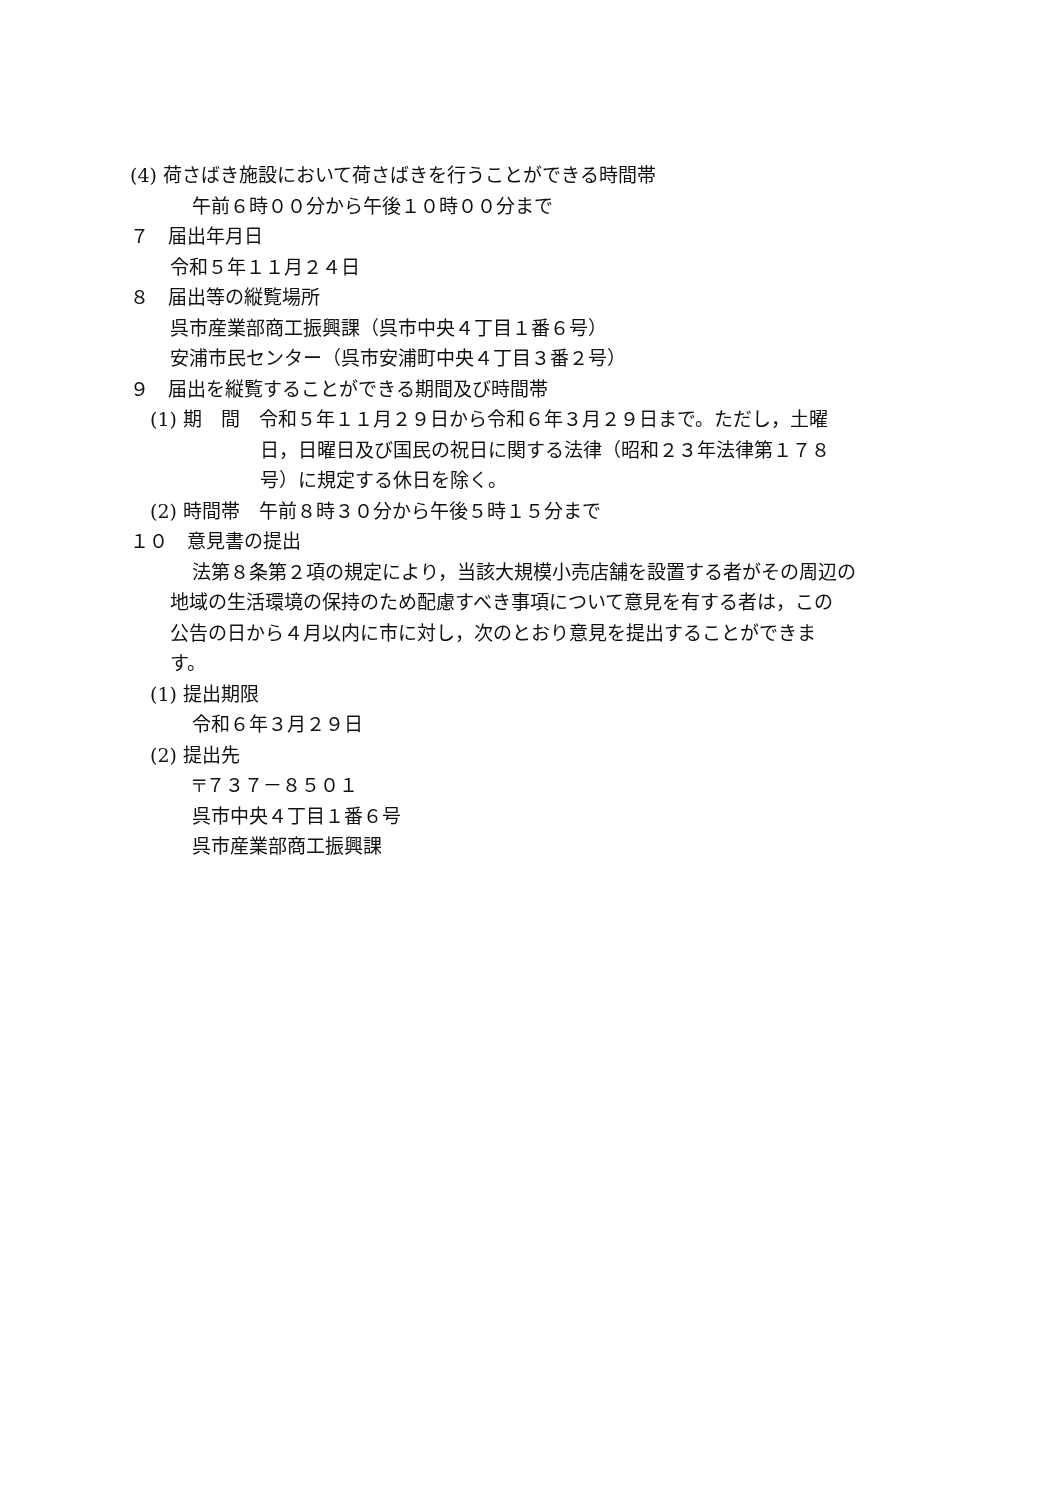(4) 荷さばき施設において荷さばきを行うことができる時間帯
午前６時００分から午後１０時００分まで
７　届出年月日
令和５年１１月２４日
８　届出等の縦覧場所
呉市産業部商工振興課（呉市中央４丁目１番６号）
安浦市民センター（呉市安浦町中央４丁目３番２号）
９　届出を縦覧することができる期間及び時間帯
(1) 期　間　令和５年１１月２９日から令和６年３月２９日まで。ただし，土曜
日，日曜日及び国民の祝日に関する法律（昭和２３年法律第１７８
号）に規定する休日を除く。
(2) 時間帯　午前８時３０分から午後５時１５分まで
１０　意見書の提出
法第８条第２項の規定により，当該大規模小売店舗を設置する者がその周辺の
地域の生活環境の保持のため配慮すべき事項について意見を有する者は，この
公告の日から４月以内に市に対し，次のとおり意見を提出することができま
す。
(1) 提出期限
令和６年３月２９日
(2) 提出先
〒７３７－８５０１
呉市中央４丁目１番６号
呉市産業部商工振興課